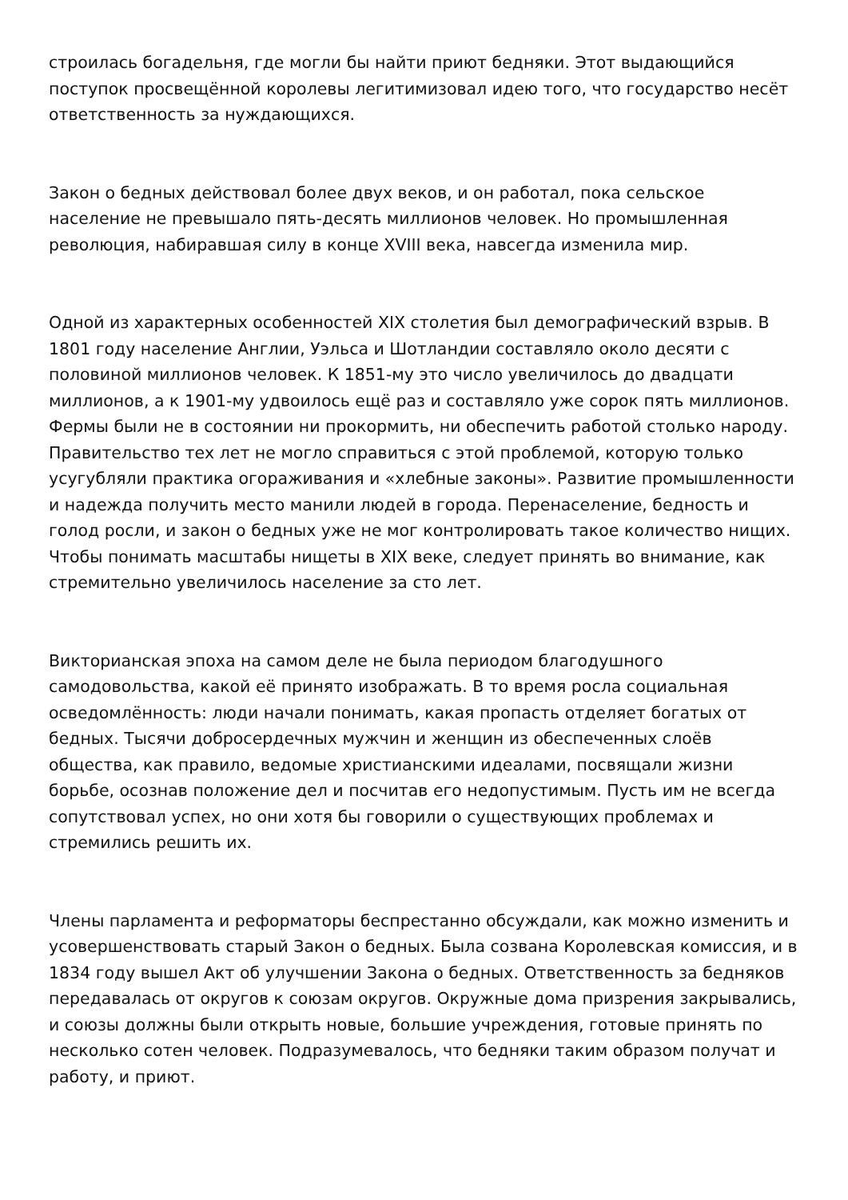строилась богадельня, где могли бы найти приют бедняки. Этот выдающийся поступок просвещённой королевы легитимизовал идею того, что государство несёт ответственность за нуждающихся.
Закон о бедных действовал более двух веков, и он работал, пока сельское население не превышало пять-десять миллионов человек. Но промышленная революция, набиравшая силу в конце XVIII века, навсегда изменила мир.
Одной из характерных особенностей XIX столетия был демографический взрыв. В 1801 году население Англии, Уэльса и Шотландии составляло около десяти с половиной миллионов человек. К 1851-му это число увеличилось до двадцати миллионов, а к 1901-му удвоилось ещё раз и составляло уже сорок пять миллионов. Фермы были не в состоянии ни прокормить, ни обеспечить работой столько народу. Правительство тех лет не могло справиться с этой проблемой, которую только усугубляли практика огораживания и «хлебные законы». Развитие промышленности и надежда получить место манили людей в города. Перенаселение, бедность и голод росли, и закон о бедных уже не мог контролировать такое количество нищих. Чтобы понимать масштабы нищеты в XIX веке, следует принять во внимание, как стремительно увеличилось население за сто лет.
Викторианская эпоха на самом деле не была периодом благодушного самодовольства, какой её принято изображать. В то время росла социальная осведомлённость: люди начали понимать, какая пропасть отделяет богатых от бедных. Тысячи добросердечных мужчин и женщин из обеспеченных слоёв общества, как правило, ведомые христианскими идеалами, посвящали жизни борьбе, осознав положение дел и посчитав его недопустимым. Пусть им не всегда сопутствовал успех, но они хотя бы говорили о существующих проблемах и стремились решить их.
Члены парламента и реформаторы беспрестанно обсуждали, как можно изменить и усовершенствовать старый Закон о бедных. Была созвана Королевская комиссия, и в 1834 году вышел Акт об улучшении Закона о бедных. Ответственность за бедняков передавалась от округов к союзам округов. Окружные дома призрения закрывались, и союзы должны были открыть новые, большие учреждения, готовые принять по несколько сотен человек. Подразумевалось, что бедняки таким образом получат и работу, и приют.